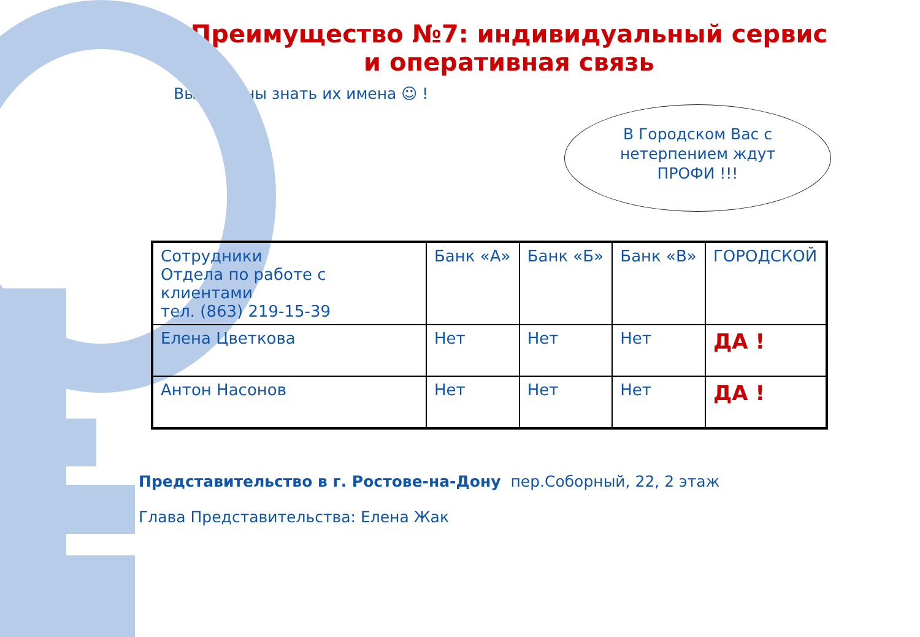Преимущество №7: индивидуальный сервис
и оперативная связь
Вы должны знать их имена ☺ !
В Городском Вас с
нетерпением ждут
ПРОФИ !!!
| Сотрудники Отдела по работе с клиентами тел. (863) 219-15-39 | Банк «А» | Банк «Б» | Банк «В» | ГОРОДСКОЙ |
| Елена Цветкова | Нет | Нет | Нет | ДА ! |
| Антон Насонов | Нет | Нет | Нет | ДА ! |
Представительство в г. Ростове-на-Дону пер.Соборный, 22, 2 этаж
Глава Представительства: Елена Жак